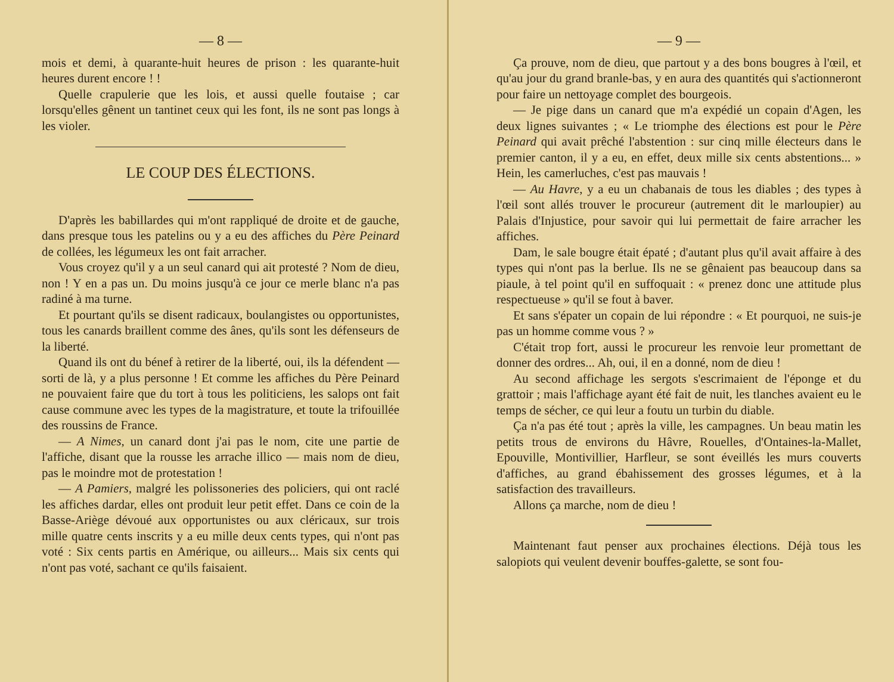— 8 —
mois et demi, à quarante-huit heures de prison : les quarante-huit heures durent encore ! !
Quelle crapulerie que les lois, et aussi quelle foutaise ; car lorsqu'elles gênent un tantinet ceux qui les font, ils ne sont pas longs à les violer.
LE COUP DES ÉLECTIONS.
D'après les babillardes qui m'ont rappliqué de droite et de gauche, dans presque tous les patelins ou y a eu des affiches du Père Peinard de collées, les légumeux les ont fait arracher.
Vous croyez qu'il y a un seul canard qui ait protesté ? Nom de dieu, non ! Y en a pas un. Du moins jusqu'à ce jour ce merle blanc n'a pas radiné à ma turne.
Et pourtant qu'ils se disent radicaux, boulangistes ou opportunistes, tous les canards braillent comme des ânes, qu'ils sont les défenseurs de la liberté.
Quand ils ont du bénef à retirer de la liberté, oui, ils la défendent — sorti de là, y a plus personne ! Et comme les affiches du Père Peinard ne pouvaient faire que du tort à tous les politiciens, les salops ont fait cause commune avec les types de la magistrature, et toute la trifouillée des roussins de France.
— A Nimes, un canard dont j'ai pas le nom, cite une partie de l'affiche, disant que la rousse les arrache illico — mais nom de dieu, pas le moindre mot de protestation !
— A Pamiers, malgré les polissoneries des policiers, qui ont raclé les affiches dardar, elles ont produit leur petit effet. Dans ce coin de la Basse-Ariège dévoué aux opportunistes ou aux cléricaux, sur trois mille quatre cents inscrits y a eu mille deux cents types, qui n'ont pas voté : Six cents partis en Amérique, ou ailleurs... Mais six cents qui n'ont pas voté, sachant ce qu'ils faisaient.
— 9 —
Ça prouve, nom de dieu, que partout y a des bons bougres à l'œil, et qu'au jour du grand branle-bas, y en aura des quantités qui s'actionneront pour faire un nettoyage complet des bourgeois.
— Je pige dans un canard que m'a expédié un copain d'Agen, les deux lignes suivantes ; « Le triomphe des élections est pour le Père Peinard qui avait prêché l'abstention : sur cinq mille électeurs dans le premier canton, il y a eu, en effet, deux mille six cents abstentions... » Hein, les camerluches, c'est pas mauvais !
— Au Havre, y a eu un chabanais de tous les diables ; des types à l'œil sont allés trouver le procureur (autrement dit le marloupier) au Palais d'Injustice, pour savoir qui lui permettait de faire arracher les affiches.
Dam, le sale bougre était épaté ; d'autant plus qu'il avait affaire à des types qui n'ont pas la berlue. Ils ne se gênaient pas beaucoup dans sa piaule, à tel point qu'il en suffoquait : « prenez donc une attitude plus respectueuse » qu'il se fout à baver.
Et sans s'épater un copain de lui répondre : « Et pourquoi, ne suis-je pas un homme comme vous ? »
C'était trop fort, aussi le procureur les renvoie leur promettant de donner des ordres... Ah, oui, il en a donné, nom de dieu !
Au second affichage les sergots s'escrimaient de l'éponge et du grattoir ; mais l'affichage ayant été fait de nuit, les tlanches avaient eu le temps de sécher, ce qui leur a foutu un turbin du diable.
Ça n'a pas été tout ; après la ville, les campagnes. Un beau matin les petits trous de environs du Hâvre, Rouelles, d'Ontaines-la-Mallet, Epouville, Montivillier, Harfleur, se sont éveillés les murs couverts d'affiches, au grand ébahissement des grosses légumes, et à la satisfaction des travailleurs.
Allons ça marche, nom de dieu !
Maintenant faut penser aux prochaines élections. Déjà tous les salopiots qui veulent devenir bouffes-galette, se sont fou-